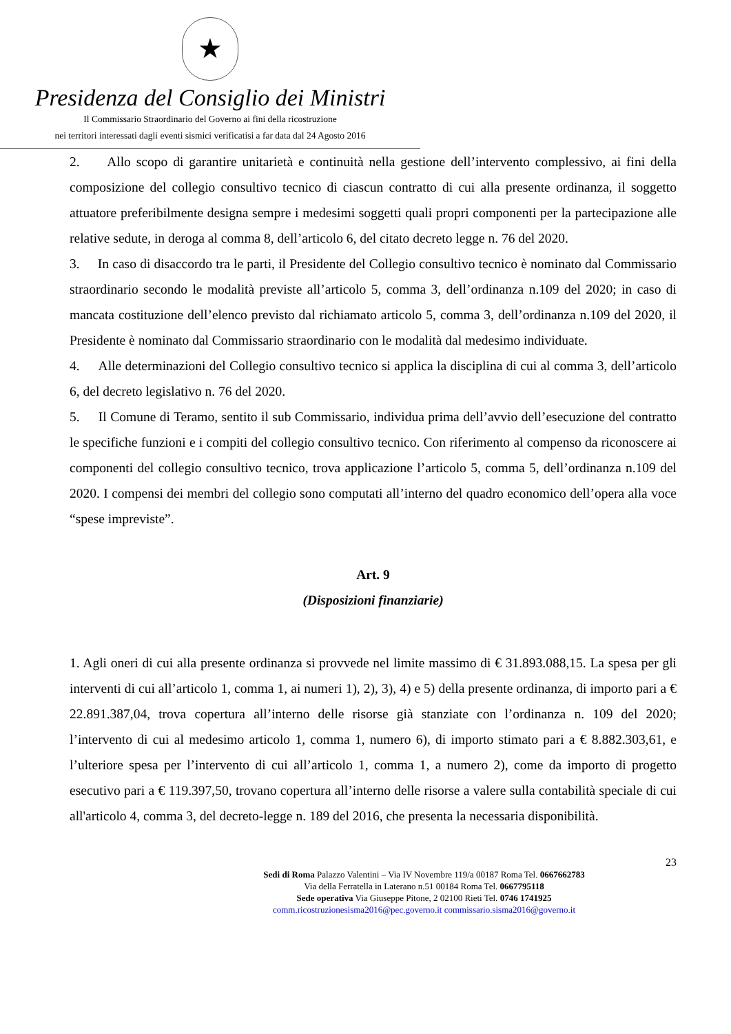★
Presidenza del Consiglio dei Ministri
Il Commissario Straordinario del Governo ai fini della ricostruzione
nei territori interessati dagli eventi sismici verificatisi a far data dal 24 Agosto 2016
2. Allo scopo di garantire unitarietà e continuità nella gestione dell’intervento complessivo, ai fini della composizione del collegio consultivo tecnico di ciascun contratto di cui alla presente ordinanza, il soggetto attuatore preferibilmente designa sempre i medesimi soggetti quali propri componenti per la partecipazione alle relative sedute, in deroga al comma 8, dell’articolo 6, del citato decreto legge n. 76 del 2020.
3. In caso di disaccordo tra le parti, il Presidente del Collegio consultivo tecnico è nominato dal Commissario straordinario secondo le modalità previste all’articolo 5, comma 3, dell’ordinanza n.109 del 2020; in caso di mancata costituzione dell’elenco previsto dal richiamato articolo 5, comma 3, dell’ordinanza n.109 del 2020, il Presidente è nominato dal Commissario straordinario con le modalità dal medesimo individuate.
4. Alle determinazioni del Collegio consultivo tecnico si applica la disciplina di cui al comma 3, dell’articolo 6, del decreto legislativo n. 76 del 2020.
5. Il Comune di Teramo, sentito il sub Commissario, individua prima dell’avvio dell’esecuzione del contratto le specifiche funzioni e i compiti del collegio consultivo tecnico. Con riferimento al compenso da riconoscere ai componenti del collegio consultivo tecnico, trova applicazione l’articolo 5, comma 5, dell’ordinanza n.109 del 2020. I compensi dei membri del collegio sono computati all’interno del quadro economico dell’opera alla voce “spese impreviste”.
Art. 9
(Disposizioni finanziarie)
1. Agli oneri di cui alla presente ordinanza si provvede nel limite massimo di € 31.893.088,15. La spesa per gli interventi di cui all’articolo 1, comma 1, ai numeri 1), 2), 3), 4) e 5) della presente ordinanza, di importo pari a € 22.891.387,04, trova copertura all’interno delle risorse già stanziate con l’ordinanza n. 109 del 2020; l’intervento di cui al medesimo articolo 1, comma 1, numero 6), di importo stimato pari a € 8.882.303,61, e l’ulteriore spesa per l’intervento di cui all’articolo 1, comma 1, a numero 2), come da importo di progetto esecutivo pari a € 119.397,50, trovano copertura all’interno delle risorse a valere sulla contabilità speciale di cui all'articolo 4, comma 3, del decreto-legge n. 189 del 2016, che presenta la necessaria disponibilità.
23
Sedi di Roma Palazzo Valentini – Via IV Novembre 119/a 00187 Roma Tel. 0667662783
Via della Ferratella in Laterano n.51 00184 Roma Tel. 0667795118
Sede operativa Via Giuseppe Pitone, 2 02100 Rieti Tel. 0746 1741925
comm.ricostruzionesisma2016@pec.governo.it commissario.sisma2016@governo.it